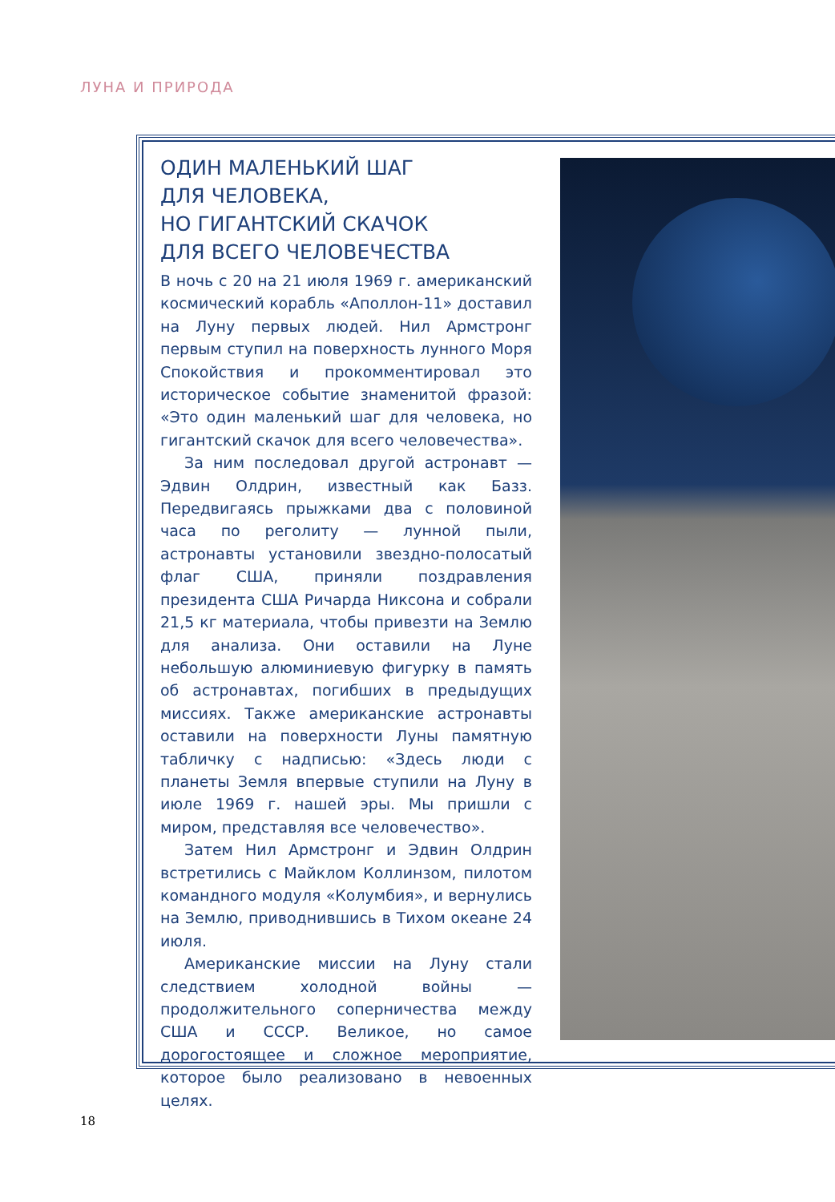ЛУНА И ПРИРОДА
ОДИН МАЛЕНЬКИЙ ШАГ
ДЛЯ ЧЕЛОВЕКА,
НО ГИГАНТСКИЙ СКАЧОК
ДЛЯ ВСЕГО ЧЕЛОВЕЧЕСТВА
В ночь с 20 на 21 июля 1969 г. американский космический корабль «Аполлон-11» доставил на Луну первых людей. Нил Армстронг первым ступил на поверхность лунного Моря Спокойствия и прокомментировал это историческое событие знаменитой фразой: «Это один маленький шаг для человека, но гигантский скачок для всего человечества».
За ним последовал другой астронавт — Эдвин Олдрин, известный как Базз. Передвигаясь прыжками два с половиной часа по реголиту — лунной пыли, астронавты установили звездно-полосатый флаг США, приняли поздравления президента США Ричарда Никсона и собрали 21,5 кг материала, чтобы привезти на Землю для анализа. Они оставили на Луне небольшую алюминиевую фигурку в память об астронавтах, погибших в предыдущих миссиях. Также американские астронавты оставили на поверхности Луны памятную табличку с надписью: «Здесь люди с планеты Земля впервые ступили на Луну в июле 1969 г. нашей эры. Мы пришли с миром, представляя все человечество».
Затем Нил Армстронг и Эдвин Олдрин встретились с Майклом Коллинзом, пилотом командного модуля «Колумбия», и вернулись на Землю, приводнившись в Тихом океане 24 июля.
Американские миссии на Луну стали следствием холодной войны — продолжительного соперничества между США и СССР. Великое, но самое дорогостоящее и сложное мероприятие, которое было реализовано в невоенных целях.
18